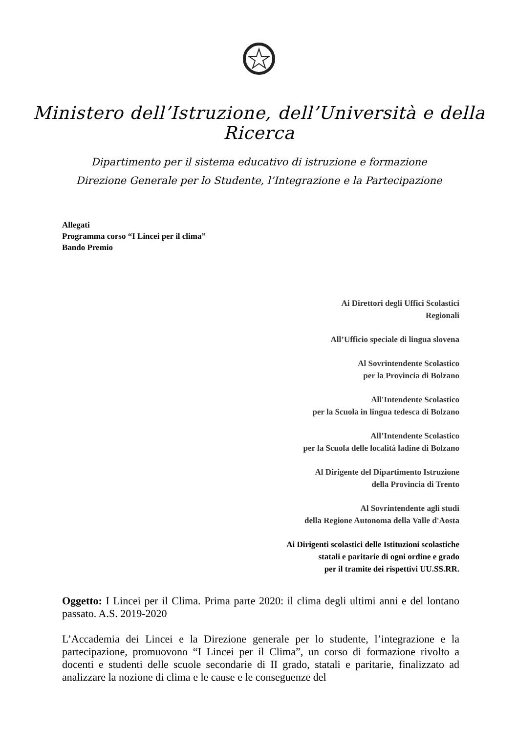Ministero dell’Istruzione, dell’Università e della Ricerca
Dipartimento per il sistema educativo di istruzione e formazione
Direzione Generale per lo Studente, l’Integrazione e la Partecipazione
Allegati
Programma corso “I Lincei per il clima”
Bando Premio
Ai Direttori degli Uffici Scolastici
Regionali
All’Ufficio speciale di lingua slovena
Al Sovrintendente Scolastico
per la Provincia di Bolzano
All'Intendente Scolastico
per la Scuola in lingua tedesca di Bolzano
All’Intendente Scolastico
per la Scuola delle località ladine di Bolzano
Al Dirigente del Dipartimento Istruzione
della Provincia di Trento
Al Sovrintendente agli studi
della Regione Autonoma della Valle d'Aosta
Ai Dirigenti scolastici delle Istituzioni scolastiche
statali e paritarie di ogni ordine e grado
per il tramite dei rispettivi UU.SS.RR.
Oggetto: I Lincei per il Clima. Prima parte 2020: il clima degli ultimi anni e del lontano passato. A.S. 2019-2020
L’Accademia dei Lincei e la Direzione generale per lo studente, l’integrazione e la partecipazione, promuovono “I Lincei per il Clima”, un corso di formazione rivolto a docenti e studenti delle scuole secondarie di II grado, statali e paritarie, finalizzato ad analizzare la nozione di clima e le cause e le conseguenze del